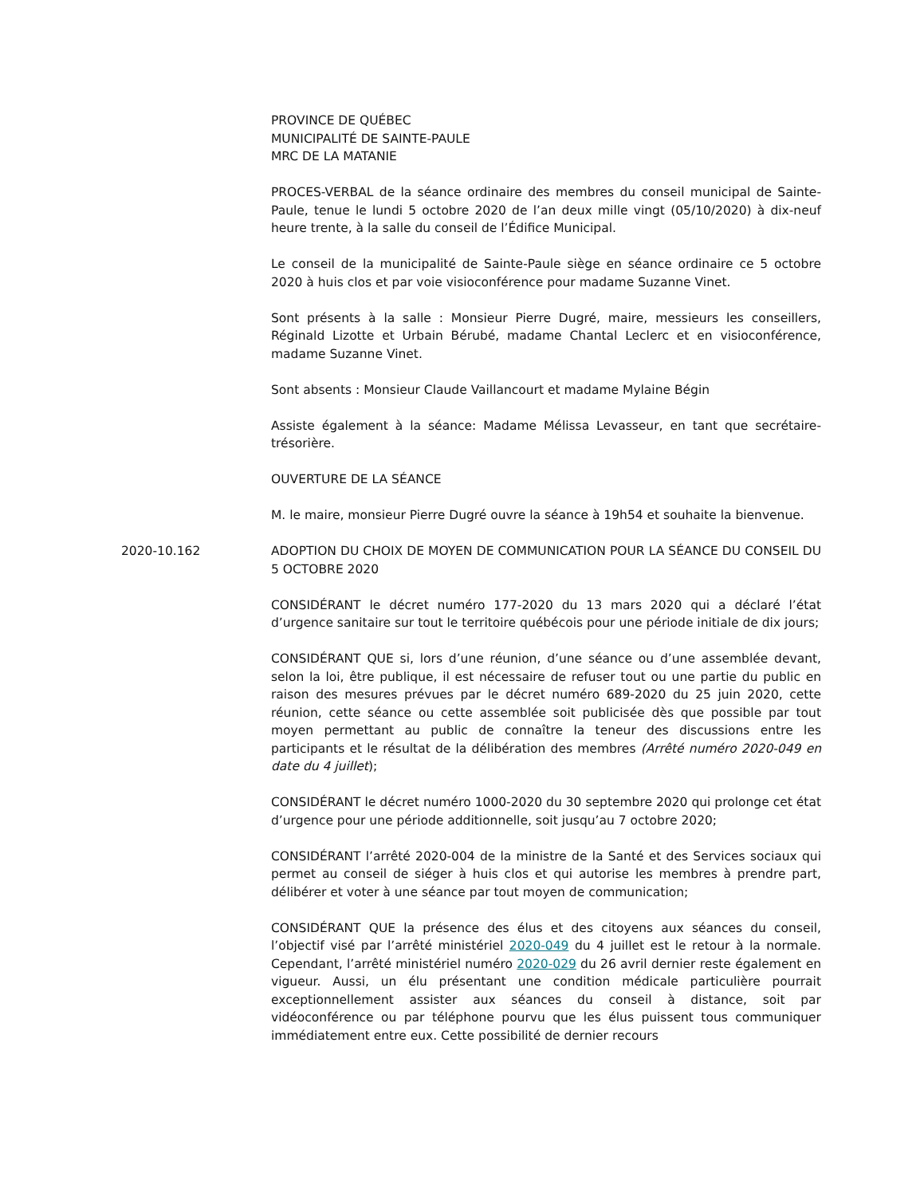PROVINCE DE QUÉBEC
MUNICIPALITÉ DE SAINTE-PAULE
MRC DE LA MATANIE
PROCES-VERBAL de la séance ordinaire des membres du conseil municipal de Sainte-Paule, tenue le lundi 5 octobre 2020 de l’an deux mille vingt (05/10/2020) à dix-neuf heure trente, à la salle du conseil de l’Édifice Municipal.
Le conseil de la municipalité de Sainte-Paule siège en séance ordinaire ce 5 octobre 2020 à huis clos et par voie visioconférence pour madame Suzanne Vinet.
Sont présents à la salle : Monsieur Pierre Dugré, maire, messieurs les conseillers, Réginald Lizotte et Urbain Bérubé, madame Chantal Leclerc et en visioconférence, madame Suzanne Vinet.
Sont absents : Monsieur Claude Vaillancourt et madame Mylaine Bégin
Assiste également à la séance: Madame Mélissa Levasseur, en tant que secrétaire-trésorière.
OUVERTURE DE LA SÉANCE
M. le maire, monsieur Pierre Dugré ouvre la séance à 19h54 et souhaite la bienvenue.
2020-10.162 ADOPTION DU CHOIX DE MOYEN DE COMMUNICATION POUR LA SÉANCE DU CONSEIL DU 5 OCTOBRE 2020
CONSIDÉRANT le décret numéro 177-2020 du 13 mars 2020 qui a déclaré l’état d’urgence sanitaire sur tout le territoire québécois pour une période initiale de dix jours;
CONSIDÉRANT QUE si, lors d’une réunion, d’une séance ou d’une assemblée devant, selon la loi, être publique, il est nécessaire de refuser tout ou une partie du public en raison des mesures prévues par le décret numéro 689-2020 du 25 juin 2020, cette réunion, cette séance ou cette assemblée soit publicisée dès que possible par tout moyen permettant au public de connaître la teneur des discussions entre les participants et le résultat de la délibération des membres (Arrêté numéro 2020-049 en date du 4 juillet);
CONSIDÉRANT le décret numéro 1000-2020 du 30 septembre 2020 qui prolonge cet état d’urgence pour une période additionnelle, soit jusqu’au 7 octobre 2020;
CONSIDÉRANT l’arrêté 2020-004 de la ministre de la Santé et des Services sociaux qui permet au conseil de siéger à huis clos et qui autorise les membres à prendre part, délibérer et voter à une séance par tout moyen de communication;
CONSIDÉRANT QUE la présence des élus et des citoyens aux séances du conseil, l’objectif visé par l’arrêté ministériel 2020-049 du 4 juillet est le retour à la normale. Cependant, l’arrêté ministériel numéro 2020-029 du 26 avril dernier reste également en vigueur. Aussi, un élu présentant une condition médicale particulière pourrait exceptionnellement assister aux séances du conseil à distance, soit par vidéoconférence ou par téléphone pourvu que les élus puissent tous communiquer immédiatement entre eux. Cette possibilité de dernier recours